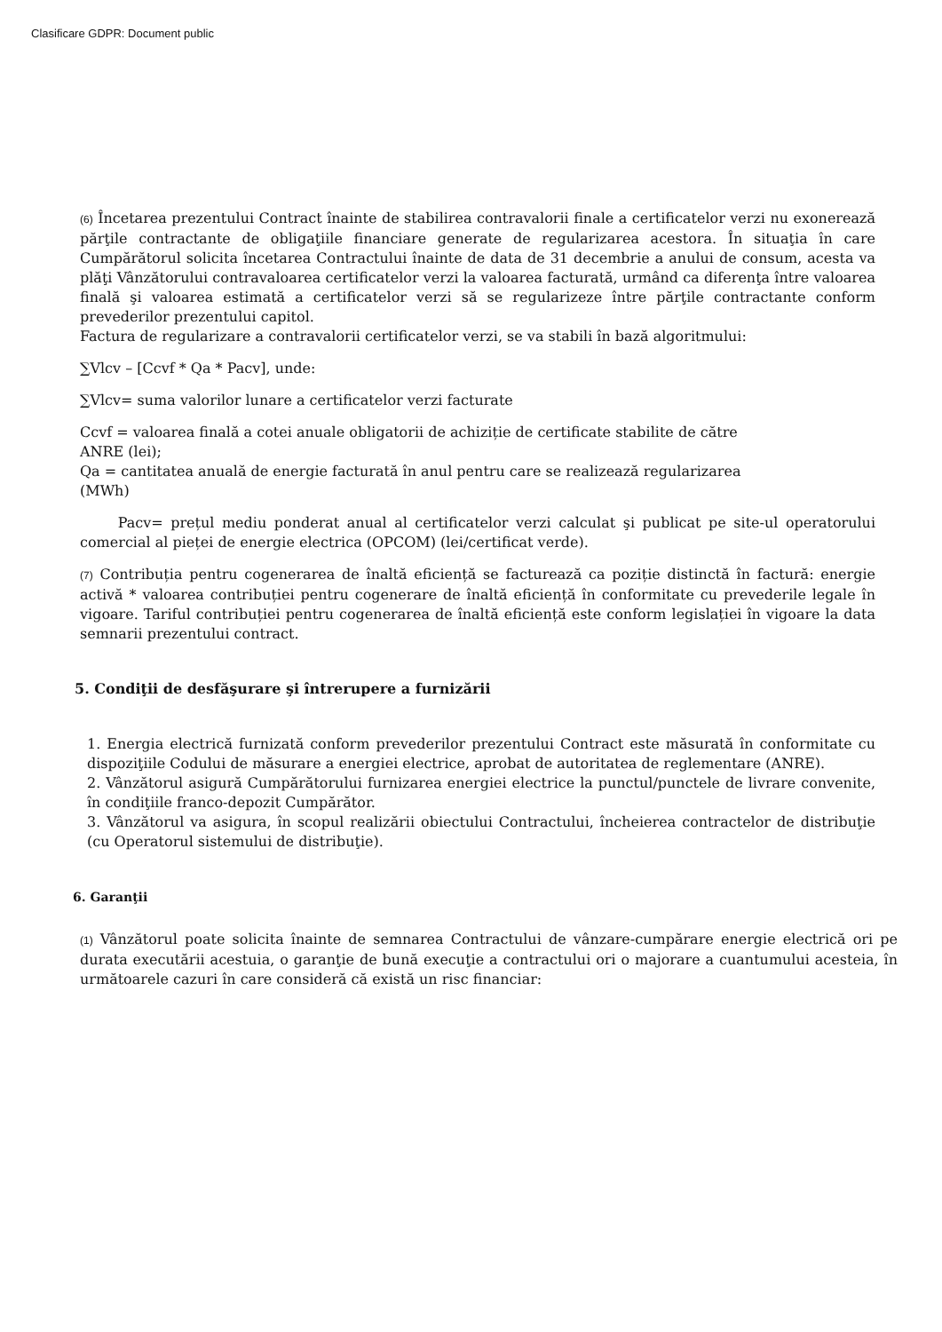Clasificare GDPR: Document public
(6) Încetarea prezentului Contract înainte de stabilirea contravalorii finale a certificatelor verzi nu exonerează părţile contractante de obligaţiile financiare generate de regularizarea acestora. În situaţia în care Cumpărătorul solicita încetarea Contractului înainte de data de 31 decembrie a anului de consum, acesta va plăţi Vânzătorului contravaloarea certificatelor verzi la valoarea facturată, urmând ca diferenţa între valoarea finală şi valoarea estimată a certificatelor verzi să se regularizeze între părţile contractante conform prevederilor prezentului capitol.
Factura de regularizare a contravalorii certificatelor verzi, se va stabili în bază algoritmului:
∑Vlcv – [Ccvf * Qa * Pacv], unde:
∑Vlcv= suma valorilor lunare a certificatelor verzi facturate
Ccvf = valoarea finală a cotei anuale obligatorii de achiziție de certificate stabilite de către
ANRE (lei);
Qa = cantitatea anuală de energie facturată în anul pentru care se realizează regularizarea
(MWh)
Pacv= prețul mediu ponderat anual al certificatelor verzi calculat şi publicat pe site-ul operatorului comercial al pieței de energie electrica (OPCOM) (lei/certificat verde).
(7) Contribuția pentru cogenerarea de înaltă eficiență se facturează ca poziție distinctă în factură: energie activă * valoarea contribuției pentru cogenerare de înaltă eficiență în conformitate cu prevederile legale în vigoare. Tariful contribuției pentru cogenerarea de înaltă eficiență este conform legislației în vigoare la data semnarii prezentului contract.
5. Condiţii de desfăşurare şi întrerupere a furnizării
1. Energia electrică furnizată conform prevederilor prezentului Contract este măsurată în conformitate cu dispoziţiile Codului de măsurare a energiei electrice, aprobat de autoritatea de reglementare (ANRE).
2. Vânzătorul asigură Cumpărătorului furnizarea energiei electrice la punctul/punctele de livrare convenite, în condiţiile franco-depozit Cumpărător.
3. Vânzătorul va asigura, în scopul realizării obiectului Contractului, încheierea contractelor de distribuţie (cu Operatorul sistemului de distribuţie).
6. Garanţii
(1) Vânzătorul poate solicita înainte de semnarea Contractului de vânzare-cumpărare energie electrică ori pe durata executării acestuia, o garanţie de bună execuţie a contractului ori o majorare a cuantumului acesteia, în următoarele cazuri în care consideră că există un risc financiar: